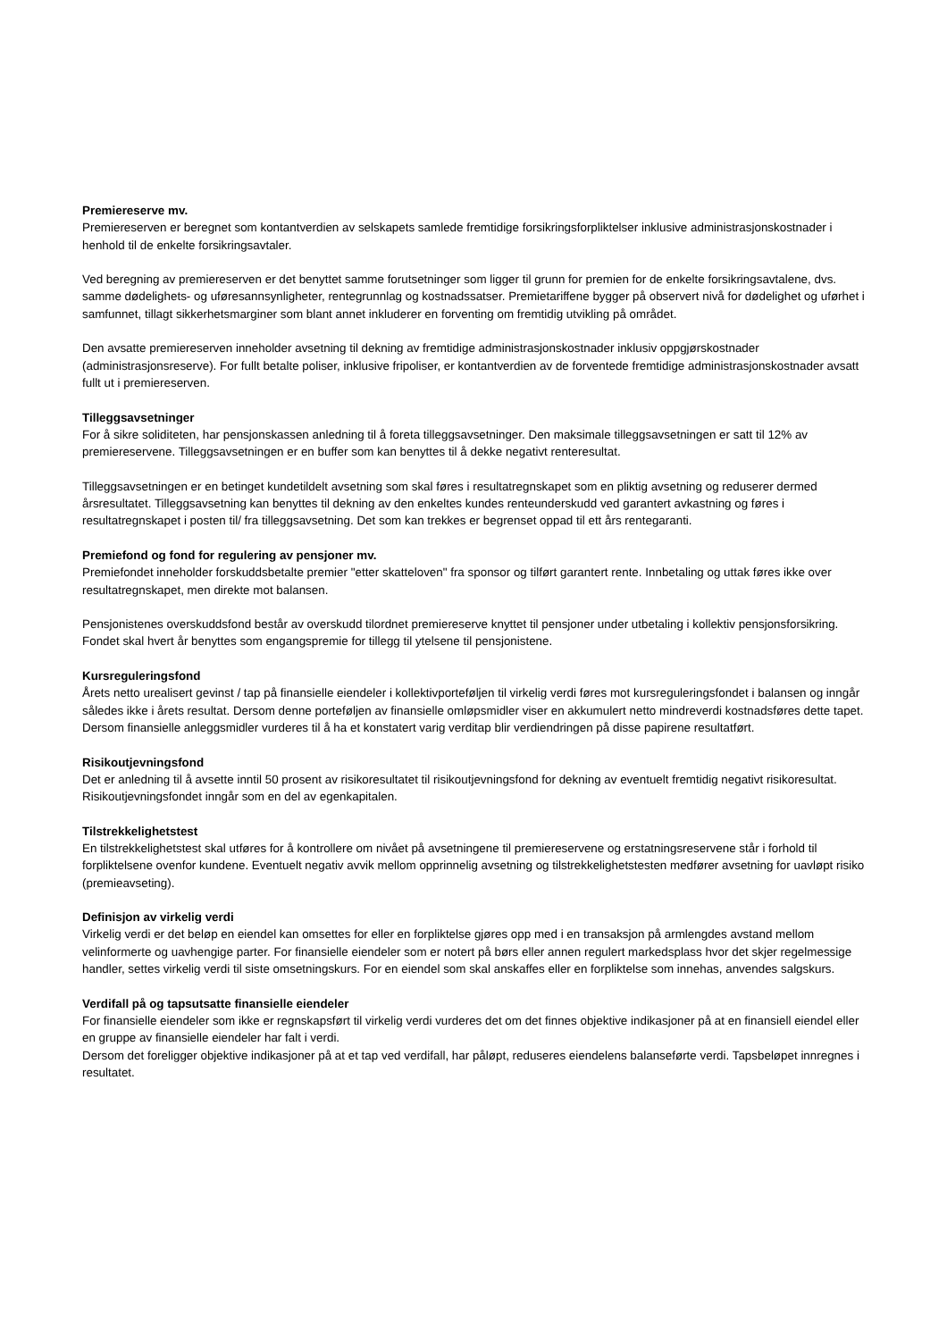Premiereserve mv.
Premiereserven er beregnet som kontantverdien av selskapets samlede fremtidige forsikringsforpliktelser inklusive administrasjonskostnader i henhold til de enkelte forsikringsavtaler.
Ved beregning av premiereserven er det benyttet samme forutsetninger som ligger til grunn for premien for de enkelte forsikringsavtalene, dvs. samme dødelighets- og uføresannsynligheter, rentegrunnlag og kostnadssatser. Premietariffene bygger på observert nivå for dødelighet og uførhet i samfunnet, tillagt sikkerhetsmarginer som blant annet inkluderer en forventing om fremtidig utvikling på området.
Den avsatte premiereserven inneholder avsetning til dekning av fremtidige administrasjonskostnader inklusiv oppgjørskostnader (administrasjonsreserve). For fullt betalte poliser, inklusive fripoliser, er kontantverdien av de forventede fremtidige administrasjonskostnader avsatt fullt ut i premiereserven.
Tilleggsavsetninger
For å sikre soliditeten, har pensjonskassen anledning til å foreta tilleggsavsetninger. Den maksimale tilleggsavsetningen er satt til 12% av premiereservene. Tilleggsavsetningen er en buffer som kan benyttes til å dekke negativt renteresultat.
Tilleggsavsetningen er en betinget kundetildelt avsetning som skal føres i resultatregnskapet som en pliktig avsetning og reduserer dermed årsresultatet. Tilleggsavsetning kan benyttes til dekning av den enkeltes kundes renteunderskudd ved garantert avkastning og føres i resultatregnskapet i posten til/ fra tilleggsavsetning. Det som kan trekkes er begrenset oppad til ett års rentegaranti.
Premiefond og fond for regulering av pensjoner mv.
Premiefondet inneholder forskuddsbetalte premier "etter skatteloven" fra sponsor og tilført garantert rente. Innbetaling og uttak føres ikke over resultatregnskapet, men direkte mot balansen.
Pensjonistenes overskuddsfond består av overskudd tilordnet premiereserve knyttet til pensjoner under utbetaling i kollektiv pensjonsforsikring. Fondet skal hvert år benyttes som engangspremie for tillegg til ytelsene til pensjonistene.
Kursreguleringsfond
Årets netto urealisert gevinst / tap på finansielle eiendeler i kollektivporteføljen til virkelig verdi føres mot kursreguleringsfondet i balansen og inngår således ikke i årets resultat. Dersom denne porteføljen av finansielle omløpsmidler viser en akkumulert netto mindreverdi kostnadsføres dette tapet. Dersom finansielle anleggsmidler vurderes til å ha et konstatert varig verditap blir verdiendringen på disse papirene resultatført.
Risikoutjevningsfond
Det er anledning til å avsette inntil 50 prosent av risikoresultatet til risikoutjevningsfond for dekning av eventuelt fremtidig negativt risikoresultat. Risikoutjevningsfondet inngår som en del av egenkapitalen.
Tilstrekkelighetstest
En tilstrekkelighetstest skal utføres for å kontrollere om nivået på avsetningene til premiereservene og erstatningsreservene står i forhold til forpliktelsene ovenfor kundene. Eventuelt negativ avvik mellom opprinnelig avsetning og tilstrekkelighetstesten medfører avsetning for uavløpt risiko (premieavseting).
Definisjon av virkelig verdi
Virkelig verdi er det beløp en eiendel kan omsettes for eller en forpliktelse gjøres opp med i en transaksjon på armlengdes avstand mellom velinformerte og uavhengige parter. For finansielle eiendeler som er notert på børs eller annen regulert markedsplass hvor det skjer regelmessige handler, settes virkelig verdi til siste omsetningskurs. For en eiendel som skal anskaffes eller en forpliktelse som innehas, anvendes salgskurs.
Verdifall på og tapsutsatte finansielle eiendeler
For finansielle eiendeler som ikke er regnskapsført til virkelig verdi vurderes det om det finnes objektive indikasjoner på at en finansiell eiendel eller en gruppe av finansielle eiendeler har falt i verdi.
Dersom det foreligger objektive indikasjoner på at et tap ved verdifall, har påløpt, reduseres eiendelens balanseførte verdi. Tapsbeløpet innregnes i resultatet.